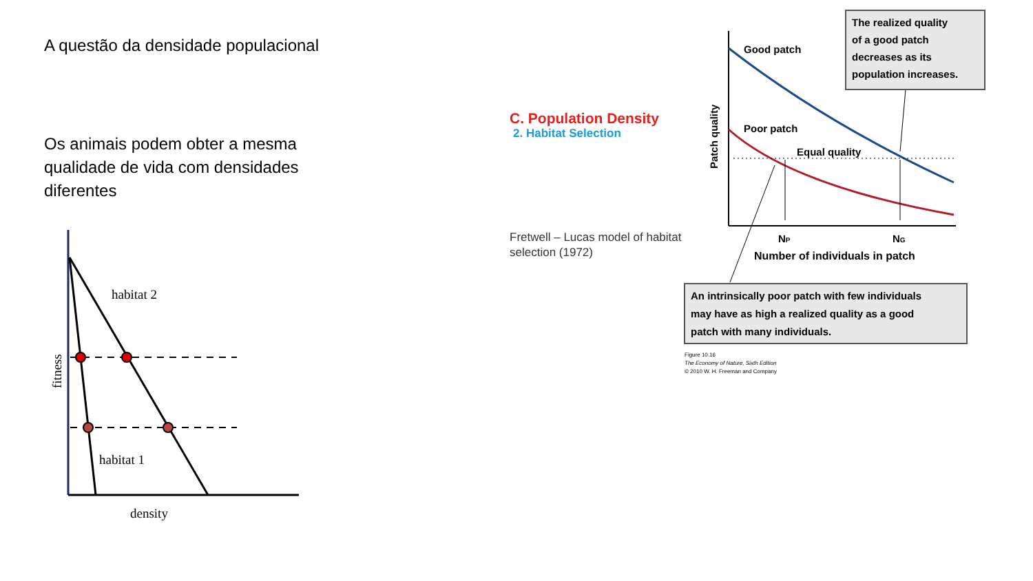A questão da densidade populacional
Os animais podem obter a mesma qualidade de vida com densidades diferentes
habitat 2
habitat 1
density
fitness
C. Population Density
2. Habitat Selection
Fretwell – Lucas model of habitat selection (1972)
Good patch
Poor patch
Equal quality
NP
NG
Number of individuals in patch
Patch quality
The realized quality of a good patch decreases as its population increases.
An intrinsically poor patch with few individuals may have as high a realized quality as a good patch with many individuals.
Figure 10.16 The Economy of Nature, Sixth Edition © 2010 W. H. Freeman and Company